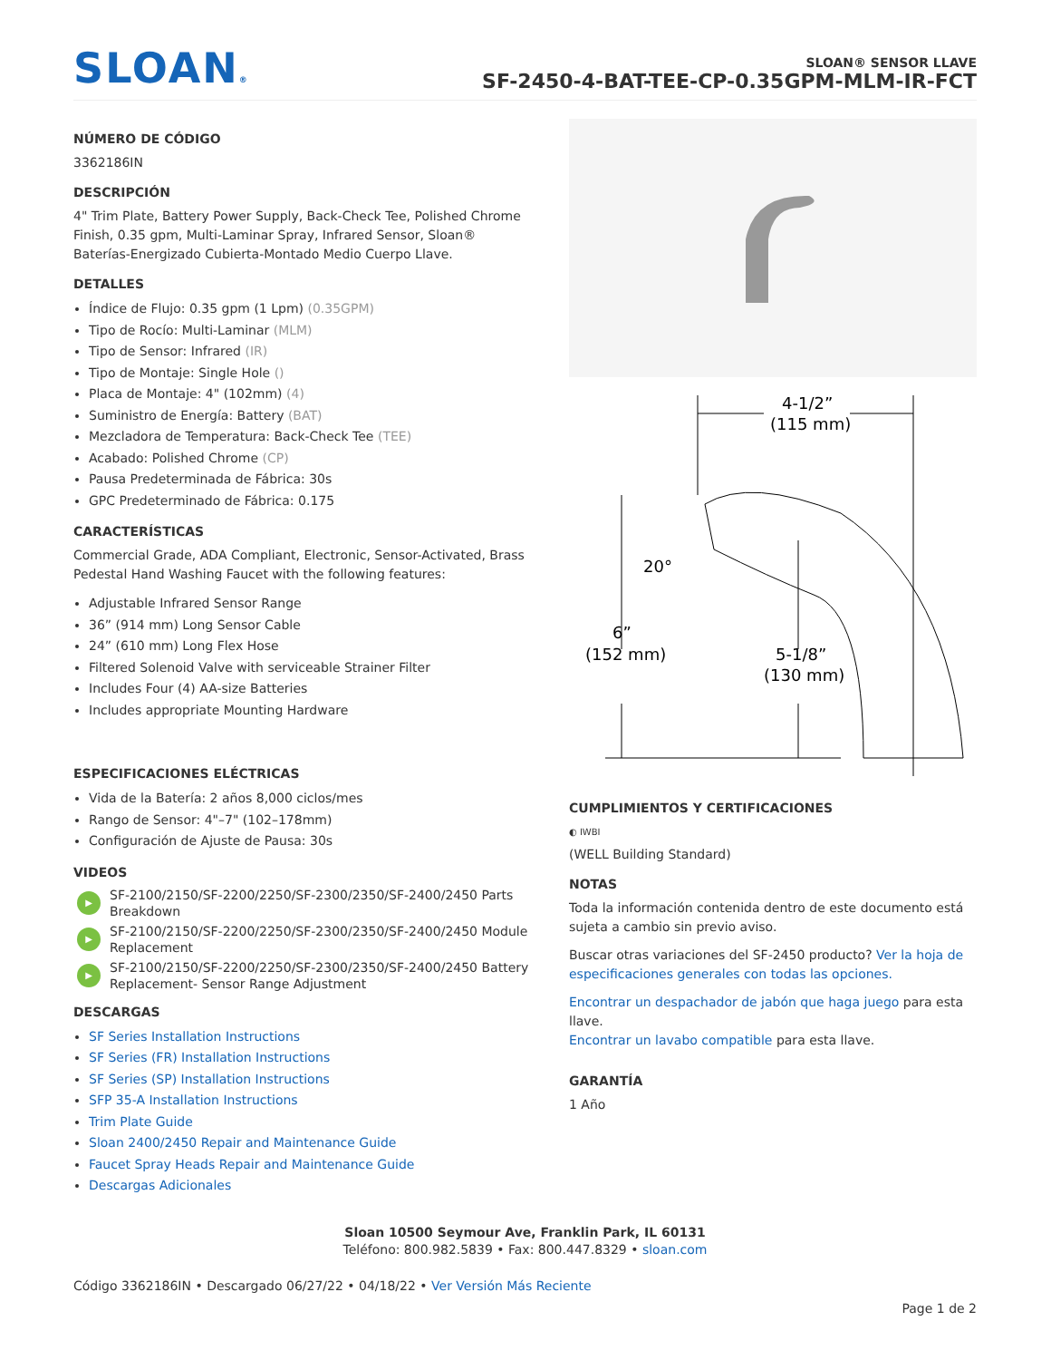SLOAN®
SLOAN® SENSOR LLAVE
SF-2450-4-BAT-TEE-CP-0.35GPM-MLM-IR-FCT
NÚMERO DE CÓDIGO
3362186IN
DESCRIPCIÓN
4" Trim Plate, Battery Power Supply, Back-Check Tee, Polished Chrome Finish, 0.35 gpm, Multi-Laminar Spray, Infrared Sensor, Sloan® Baterías-Energizado Cubierta-Montado Medio Cuerpo Llave.
DETALLES
Índice de Flujo: 0.35 gpm (1 Lpm) (0.35GPM)
Tipo de Rocío: Multi-Laminar (MLM)
Tipo de Sensor: Infrared (IR)
Tipo de Montaje: Single Hole ()
Placa de Montaje: 4" (102mm) (4)
Suministro de Energía: Battery (BAT)
Mezcladora de Temperatura: Back-Check Tee (TEE)
Acabado: Polished Chrome (CP)
Pausa Predeterminada de Fábrica: 30s
GPC Predeterminado de Fábrica: 0.175
CARACTERÍSTICAS
Commercial Grade, ADA Compliant, Electronic, Sensor-Activated, Brass Pedestal Hand Washing Faucet with the following features:
Adjustable Infrared Sensor Range
36” (914 mm) Long Sensor Cable
24” (610 mm) Long Flex Hose
Filtered Solenoid Valve with serviceable Strainer Filter
Includes Four (4) AA-size Batteries
Includes appropriate Mounting Hardware
ESPECIFICACIONES ELÉCTRICAS
Vida de la Batería: 2 años 8,000 ciclos/mes
Rango de Sensor: 4"–7" (102–178mm)
Configuración de Ajuste de Pausa: 30s
VIDEOS
▶ SF-2100/2150/SF-2200/2250/SF-2300/2350/SF-2400/2450 Parts Breakdown
▶ SF-2100/2150/SF-2200/2250/SF-2300/2350/SF-2400/2450 Module Replacement
▶ SF-2100/2150/SF-2200/2250/SF-2300/2350/SF-2400/2450 Battery Replacement- Sensor Range Adjustment
DESCARGAS
SF Series Installation Instructions
SF Series (FR) Installation Instructions
SF Series (SP) Installation Instructions
SFP 35-A Installation Instructions
Trim Plate Guide
Sloan 2400/2450 Repair and Maintenance Guide
Faucet Spray Heads Repair and Maintenance Guide
Descargas Adicionales
4-1/2”
(115 mm)
20°
6”
(152 mm)
5-1/8”
(130 mm)
CUMPLIMIENTOS Y CERTIFICACIONES
◐ IWBI
(WELL Building Standard)
NOTAS
Toda la información contenida dentro de este documento está sujeta a cambio sin previo aviso.
Buscar otras variaciones del SF-2450 producto? Ver la hoja de especificaciones generales con todas las opciones.
Encontrar un despachador de jabón que haga juego para esta llave.
Encontrar un lavabo compatible para esta llave.
GARANTÍA
1 Año
Sloan 10500 Seymour Ave, Franklin Park, IL 60131
Teléfono: 800.982.5839 • Fax: 800.447.8329 • sloan.com
Código 3362186IN • Descargado 06/27/22 • 04/18/22 • Ver Versión Más Reciente
Page 1 de 2